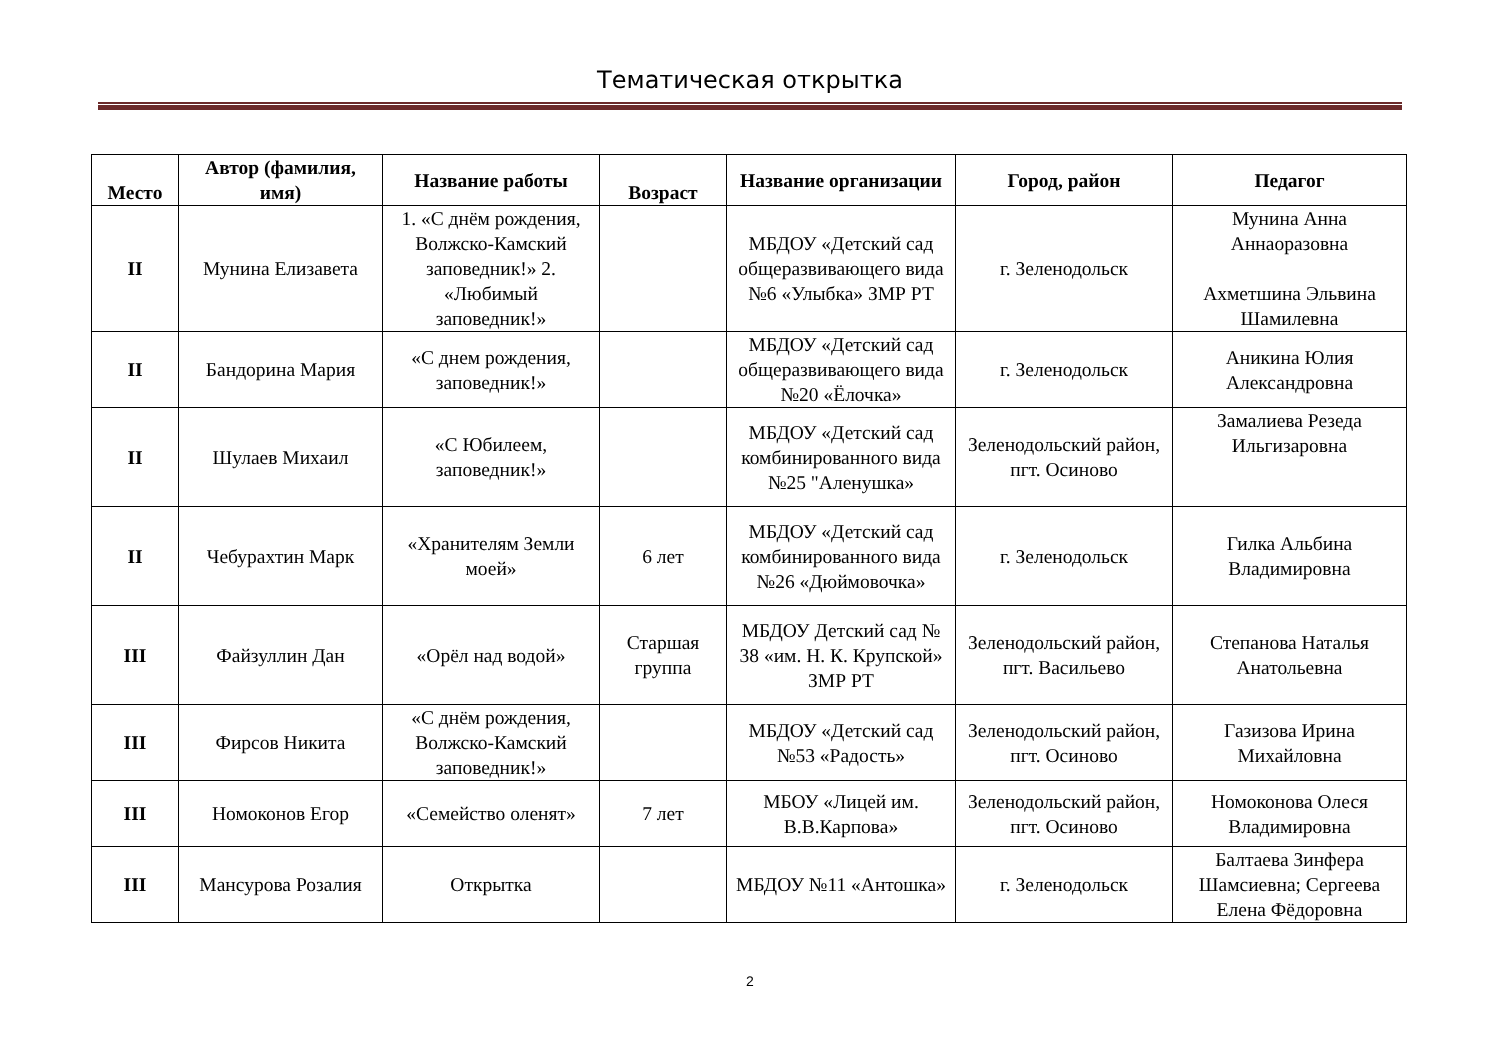Тематическая открытка
| Место | Автор (фамилия, имя) | Название работы | Возраст | Название организации | Город, район | Педагог |
| --- | --- | --- | --- | --- | --- | --- |
| II | Мунина Елизавета | 1. «С днём рождения, Волжско-Камский заповедник!» 2. «Любимый заповедник!» | | МБДОУ «Детский сад общеразвивающего вида №6 «Улыбка» ЗМР РТ | г. Зеленодольск | Мунина Анна Аннаоразовна Ахметшина Эльвина Шамилевна |
| II | Бандорина Мария | «С днем рождения, заповедник!» | | МБДОУ «Детский сад общеразвивающего вида №20 «Ёлочка» | г. Зеленодольск | Аникина Юлия Александровна |
| II | Шулаев Михаил | «С Юбилеем, заповедник!» | | МБДОУ «Детский сад комбинированного вида №25 "Аленушка» | Зеленодольский район, пгт. Осиново | Замалиева Резеда Ильгизаровна |
| II | Чебурахтин Марк | «Хранителям Земли моей» | 6 лет | МБДОУ «Детский сад комбинированного вида №26 «Дюймовочка» | г. Зеленодольск | Гилка Альбина Владимировна |
| III | Файзуллин Дан | «Орёл над водой» | Старшая группа | МБДОУ Детский сад № 38 «им. Н. К. Крупской» ЗМР РТ | Зеленодольский район, пгт. Васильево | Степанова Наталья Анатольевна |
| III | Фирсов Никита | «С днём рождения, Волжско-Камский заповедник!» | | МБДОУ «Детский сад №53 «Радость» | Зеленодольский район, пгт. Осиново | Газизова Ирина Михайловна |
| III | Номоконов Егор | «Семейство оленят» | 7 лет | МБОУ «Лицей им. В.В.Карпова» | Зеленодольский район, пгт. Осиново | Номоконова Олеся Владимировна |
| III | Мансурова Розалия | Открытка | | МБДОУ №11 «Антошка» | г. Зеленодольск | Балтаева Зинфера Шамсиевна; Сергеева Елена Фёдоровна |
2